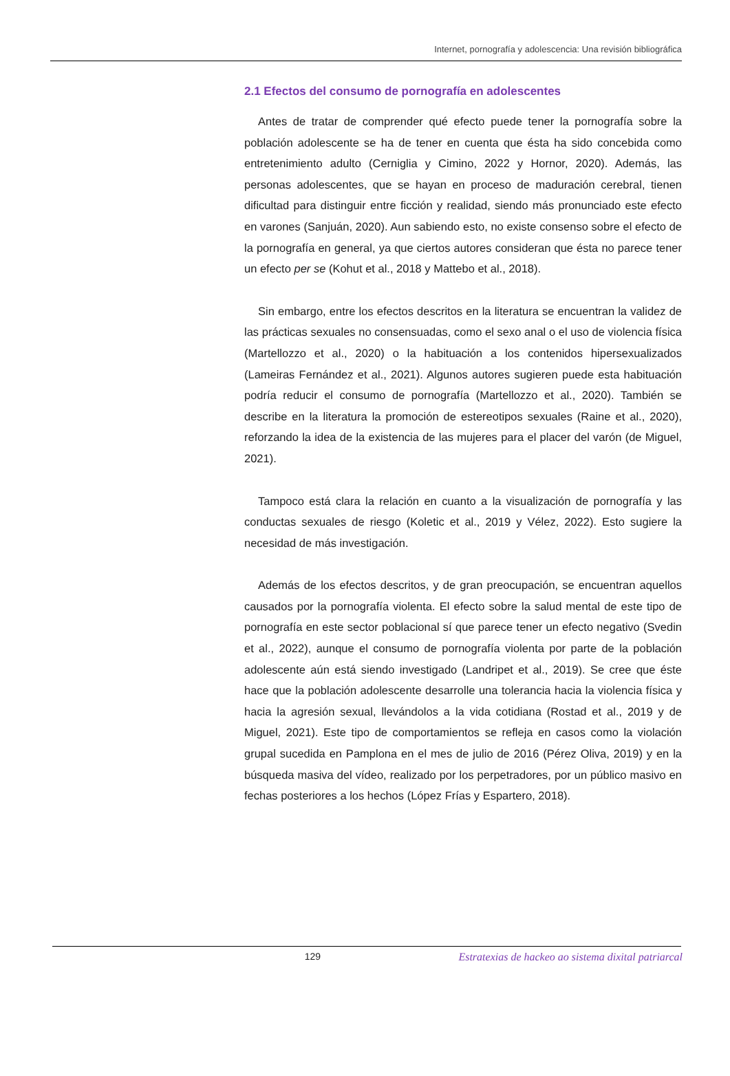Internet, pornografía y adolescencia: Una revisión bibliográfica
2.1 Efectos del consumo de pornografía en adolescentes
Antes de tratar de comprender qué efecto puede tener la pornografía sobre la población adolescente se ha de tener en cuenta que ésta ha sido concebida como entretenimiento adulto (Cerniglia y Cimino, 2022 y Hornor, 2020). Además, las personas adolescentes, que se hayan en proceso de maduración cerebral, tienen dificultad para distinguir entre ficción y realidad, siendo más pronunciado este efecto en varones (Sanjuán, 2020). Aun sabiendo esto, no existe consenso sobre el efecto de la pornografía en general, ya que ciertos autores consideran que ésta no parece tener un efecto per se (Kohut et al., 2018 y Mattebo et al., 2018).
Sin embargo, entre los efectos descritos en la literatura se encuentran la validez de las prácticas sexuales no consensuadas, como el sexo anal o el uso de violencia física (Martellozzo et al., 2020) o la habituación a los contenidos hipersexualizados (Lameiras Fernández et al., 2021). Algunos autores sugieren puede esta habituación podría reducir el consumo de pornografía (Martellozzo et al., 2020). También se describe en la literatura la promoción de estereotipos sexuales (Raine et al., 2020), reforzando la idea de la existencia de las mujeres para el placer del varón (de Miguel, 2021).
Tampoco está clara la relación en cuanto a la visualización de pornografía y las conductas sexuales de riesgo (Koletic et al., 2019 y Vélez, 2022). Esto sugiere la necesidad de más investigación.
Además de los efectos descritos, y de gran preocupación, se encuentran aquellos causados por la pornografía violenta. El efecto sobre la salud mental de este tipo de pornografía en este sector poblacional sí que parece tener un efecto negativo (Svedin et al., 2022), aunque el consumo de pornografía violenta por parte de la población adolescente aún está siendo investigado (Landripet et al., 2019). Se cree que éste hace que la población adolescente desarrolle una tolerancia hacia la violencia física y hacia la agresión sexual, llevándolos a la vida cotidiana (Rostad et al., 2019 y de Miguel, 2021). Este tipo de comportamientos se refleja en casos como la violación grupal sucedida en Pamplona en el mes de julio de 2016 (Pérez Oliva, 2019) y en la búsqueda masiva del vídeo, realizado por los perpetradores, por un público masivo en fechas posteriores a los hechos (López Frías y Espartero, 2018).
129 Estratexias de hackeo ao sistema dixital patriarcal